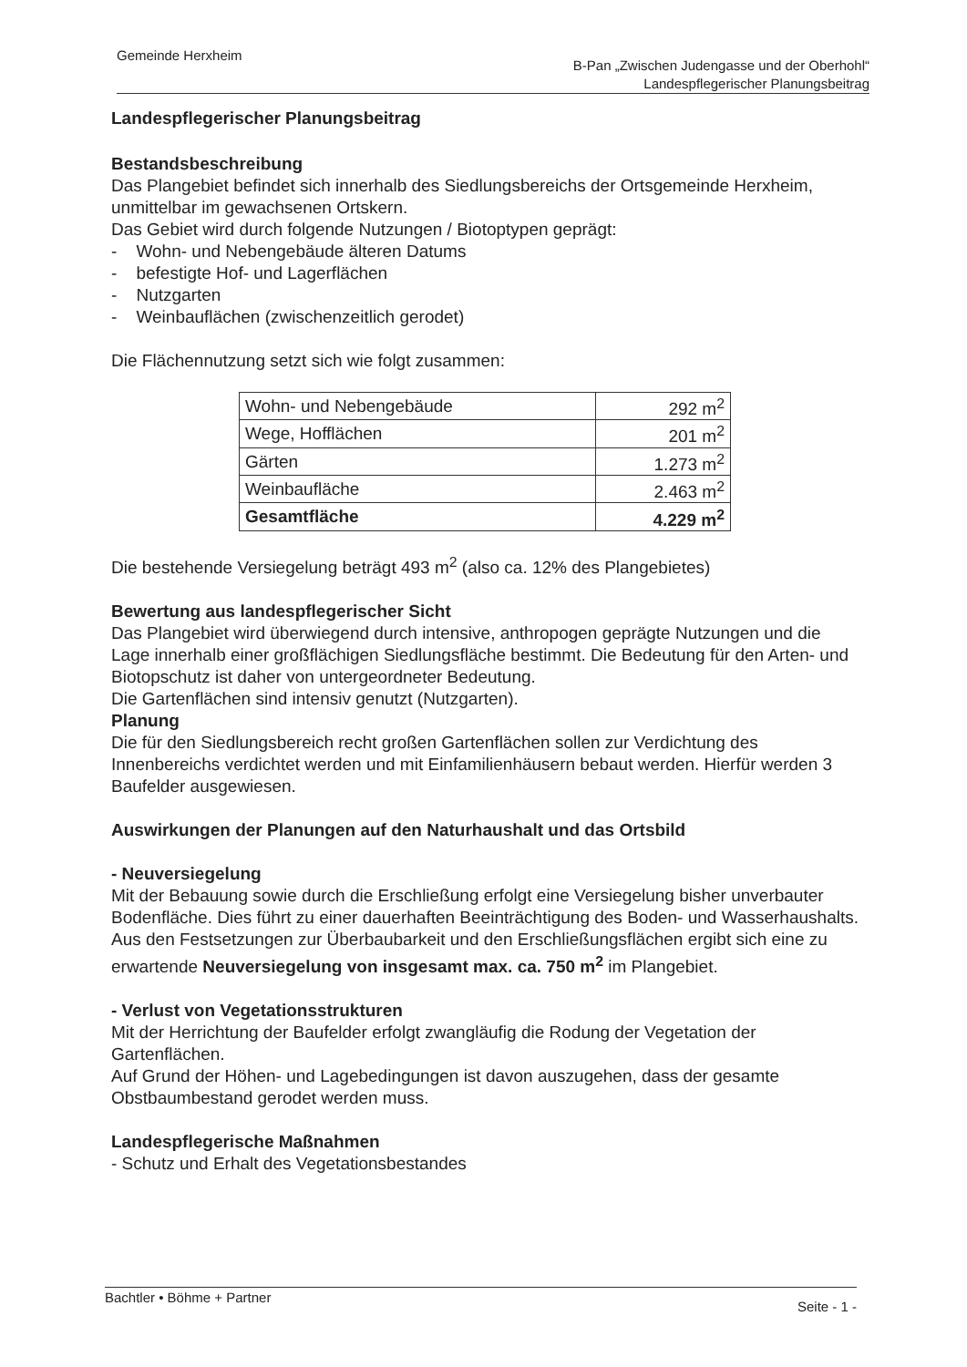Gemeinde Herxheim
B-Pan „Zwischen Judengasse und der Oberhohl“
Landespflegerischer Planungsbeitrag
Landespflegerischer Planungsbeitrag
Bestandsbeschreibung
Das Plangebiet befindet sich innerhalb des Siedlungsbereichs der Ortsgemeinde Herxheim, unmittelbar im gewachsenen Ortskern.
Das Gebiet wird durch folgende Nutzungen / Biotoptypen geprägt:
- Wohn- und Nebengebäude älteren Datums
- befestigte Hof- und Lagerflächen
- Nutzgarten
- Weinbauflächen (zwischenzeitlich gerodet)
Die Flächennutzung setzt sich wie folgt zusammen:
| Wohn- und Nebengebäude | 292 m<sup>2</sup> |
| Wege, Hofflächen | 201 m<sup>2</sup> |
| Gärten | 1.273 m<sup>2</sup> |
| Weinbaufläche | 2.463 m<sup>2</sup> |
| Gesamtfläche | 4.229 m<sup>2</sup> |
Die bestehende Versiegelung beträgt 493 m<sup>2</sup> (also ca. 12% des Plangebietes)
Bewertung aus landespflegerischer Sicht
Das Plangebiet wird überwiegend durch intensive, anthropogen geprägte Nutzungen und die Lage innerhalb einer großflächigen Siedlungsfläche bestimmt. Die Bedeutung für den Arten- und Biotopschutz ist daher von untergeordneter Bedeutung.
Die Gartenflächen sind intensiv genutzt (Nutzgarten).
Planung
Die für den Siedlungsbereich recht großen Gartenflächen sollen zur Verdichtung des Innenbereichs verdichtet werden und mit Einfamilienhäusern bebaut werden. Hierfür werden 3 Baufelder ausgewiesen.
Auswirkungen der Planungen auf den Naturhaushalt und das Ortsbild
- Neuversiegelung
Mit der Bebauung sowie durch die Erschließung erfolgt eine Versiegelung bisher unverbauter Bodenfläche. Dies führt zu einer dauerhaften Beeinträchtigung des Boden- und Wasserhaushalts.
Aus den Festsetzungen zur Überbaubarkeit und den Erschließungsflächen ergibt sich eine zu erwartende Neuversiegelung von insgesamt max. ca. 750 m<sup>2</sup> im Plangebiet.
- Verlust von Vegetationsstrukturen
Mit der Herrichtung der Baufelder erfolgt zwangläufig die Rodung der Vegetation der Gartenflächen.
Auf Grund der Höhen- und Lagebedingungen ist davon auszugehen, dass der gesamte Obstbaumbestand gerodet werden muss.
Landespflegerische Maßnahmen
- Schutz und Erhalt des Vegetationsbestandes
Seite - 1 - Bachtler • Böhme + Partner